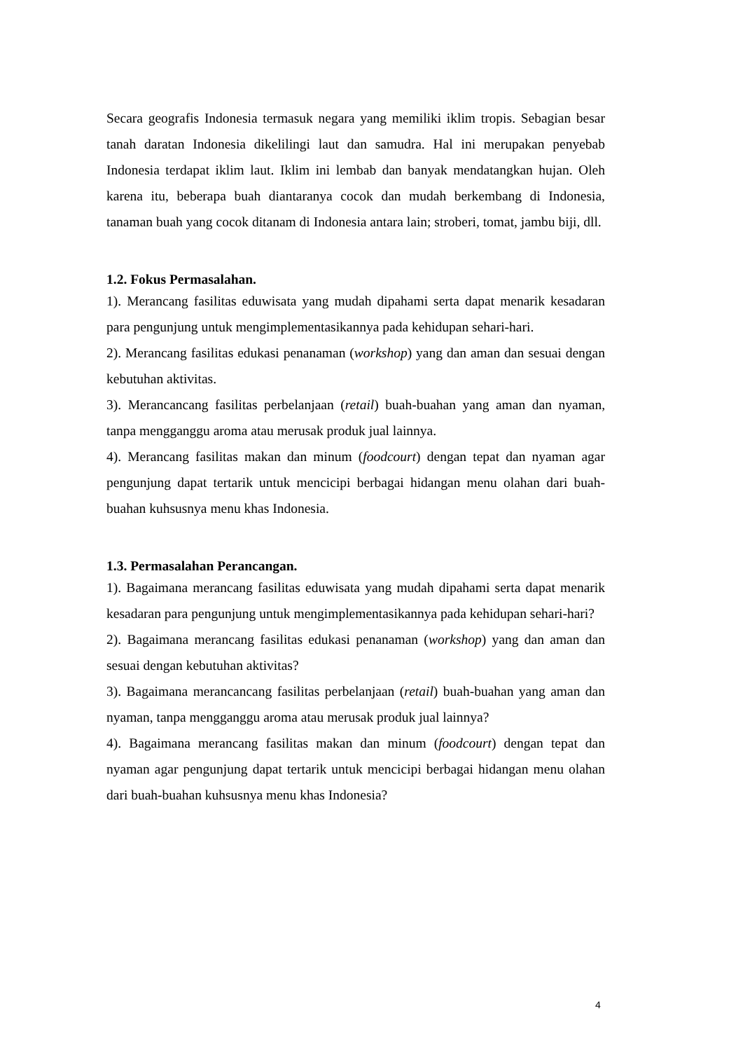Secara geografis Indonesia termasuk negara yang memiliki iklim tropis. Sebagian besar tanah daratan Indonesia dikelilingi laut dan samudra. Hal ini merupakan penyebab Indonesia terdapat iklim laut. Iklim ini lembab dan banyak mendatangkan hujan. Oleh karena itu, beberapa buah diantaranya cocok dan mudah berkembang di Indonesia, tanaman buah yang cocok ditanam di Indonesia antara lain; stroberi, tomat, jambu biji, dll.
1.2. Fokus Permasalahan.
1). Merancang fasilitas eduwisata yang mudah dipahami serta dapat menarik kesadaran para pengunjung untuk mengimplementasikannya pada kehidupan sehari-hari.
2). Merancang fasilitas edukasi penanaman (workshop) yang dan aman dan sesuai dengan kebutuhan aktivitas.
3). Merancancang fasilitas perbelanjaan (retail) buah-buahan yang aman dan nyaman, tanpa mengganggu aroma atau merusak produk jual lainnya.
4). Merancang fasilitas makan dan minum (foodcourt) dengan tepat dan nyaman agar pengunjung dapat tertarik untuk mencicipi berbagai hidangan menu olahan dari buah-buahan kuhsusnya menu khas Indonesia.
1.3. Permasalahan Perancangan.
1). Bagaimana merancang fasilitas eduwisata yang mudah dipahami serta dapat menarik kesadaran para pengunjung untuk mengimplementasikannya pada kehidupan sehari-hari?
2). Bagaimana merancang fasilitas edukasi penanaman (workshop) yang dan aman dan sesuai dengan kebutuhan aktivitas?
3). Bagaimana merancancang fasilitas perbelanjaan (retail) buah-buahan yang aman dan nyaman, tanpa mengganggu aroma atau merusak produk jual lainnya?
4). Bagaimana merancang fasilitas makan dan minum (foodcourt) dengan tepat dan nyaman agar pengunjung dapat tertarik untuk mencicipi berbagai hidangan menu olahan dari buah-buahan kuhsusnya menu khas Indonesia?
4